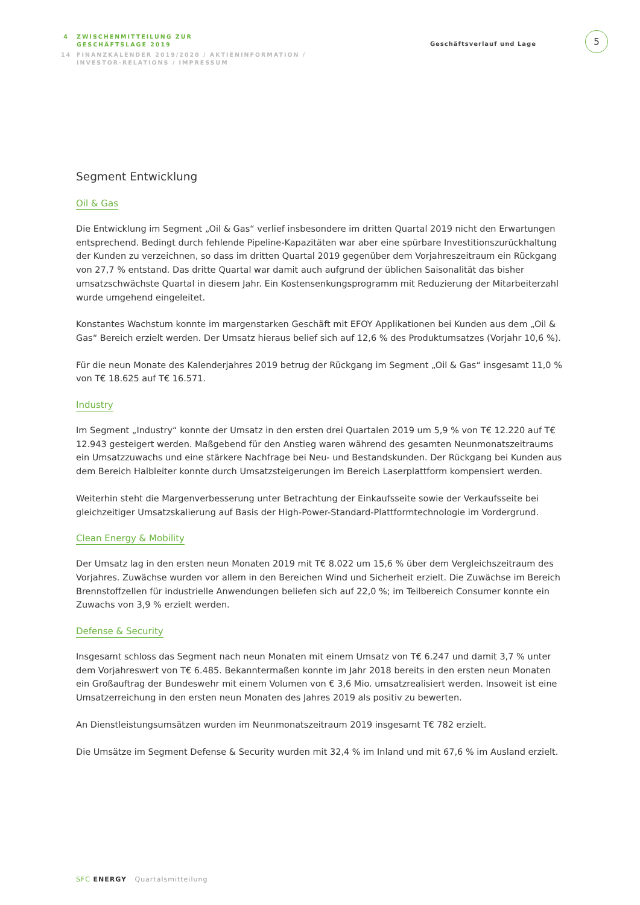4 ZWISCHENMITTEILUNG ZUR
GESCHÄFTSLAGE 2019
14 FINANZKALENDER 2019/2020 / AKTIENINFORMATION /
INVESTOR-RELATIONS / IMPRESSUM
Geschäftsverlauf und Lage
5
Segment Entwicklung
Oil & Gas
Die Entwicklung im Segment „Oil & Gas“ verlief insbesondere im dritten Quartal 2019 nicht den Erwartungen entsprechend. Bedingt durch fehlende Pipeline-Kapazitäten war aber eine spürbare Investitionszurückhaltung der Kunden zu verzeichnen, so dass im dritten Quartal 2019 gegenüber dem Vorjahreszeitraum ein Rückgang von 27,7 % entstand. Das dritte Quartal war damit auch aufgrund der üblichen Saisonalität das bisher umsatzschwächste Quartal in diesem Jahr. Ein Kostensenkungsprogramm mit Reduzierung der Mitarbeiterzahl wurde umgehend eingeleitet.
Konstantes Wachstum konnte im margenstarken Geschäft mit EFOY Applikationen bei Kunden aus dem „Oil & Gas“ Bereich erzielt werden. Der Umsatz hieraus belief sich auf 12,6 % des Produktumsatzes (Vorjahr 10,6 %).
Für die neun Monate des Kalenderjahres 2019 betrug der Rückgang im Segment „Oil & Gas“ insgesamt 11,0 % von T€ 18.625 auf T€ 16.571.
Industry
Im Segment „Industry“ konnte der Umsatz in den ersten drei Quartalen 2019 um 5,9 % von T€ 12.220 auf T€ 12.943 gesteigert werden. Maßgebend für den Anstieg waren während des gesamten Neunmonatszeitraums ein Umsatzzuwachs und eine stärkere Nachfrage bei Neu- und Bestandskunden. Der Rückgang bei Kunden aus dem Bereich Halbleiter konnte durch Umsatzsteigerungen im Bereich Laserplattform kompensiert werden.
Weiterhin steht die Margenverbesserung unter Betrachtung der Einkaufsseite sowie der Verkaufsseite bei gleichzeitiger Umsatzskalierung auf Basis der High-Power-Standard-Plattformtechnologie im Vordergrund.
Clean Energy & Mobility
Der Umsatz lag in den ersten neun Monaten 2019 mit T€ 8.022 um 15,6 % über dem Vergleichszeitraum des Vorjahres. Zuwächse wurden vor allem in den Bereichen Wind und Sicherheit erzielt. Die Zuwächse im Bereich Brennstoffzellen für industrielle Anwendungen beliefen sich auf 22,0 %; im Teilbereich Consumer konnte ein Zuwachs von 3,9 % erzielt werden.
Defense & Security
Insgesamt schloss das Segment nach neun Monaten mit einem Umsatz von T€ 6.247 und damit 3,7 % unter dem Vorjahreswert von T€ 6.485. Bekanntermaßen konnte im Jahr 2018 bereits in den ersten neun Monaten ein Großauftrag der Bundeswehr mit einem Volumen von € 3,6 Mio. umsatzrealisiert werden. Insoweit ist eine Umsatzerreichung in den ersten neun Monaten des Jahres 2019 als positiv zu bewerten.
An Dienstleistungsumsätzen wurden im Neunmonatszeitraum 2019 insgesamt T€ 782 erzielt.
Die Umsätze im Segment Defense & Security wurden mit 32,4 % im Inland und mit 67,6 % im Ausland erzielt.
SFC ENERGY Quartalsmitteilung